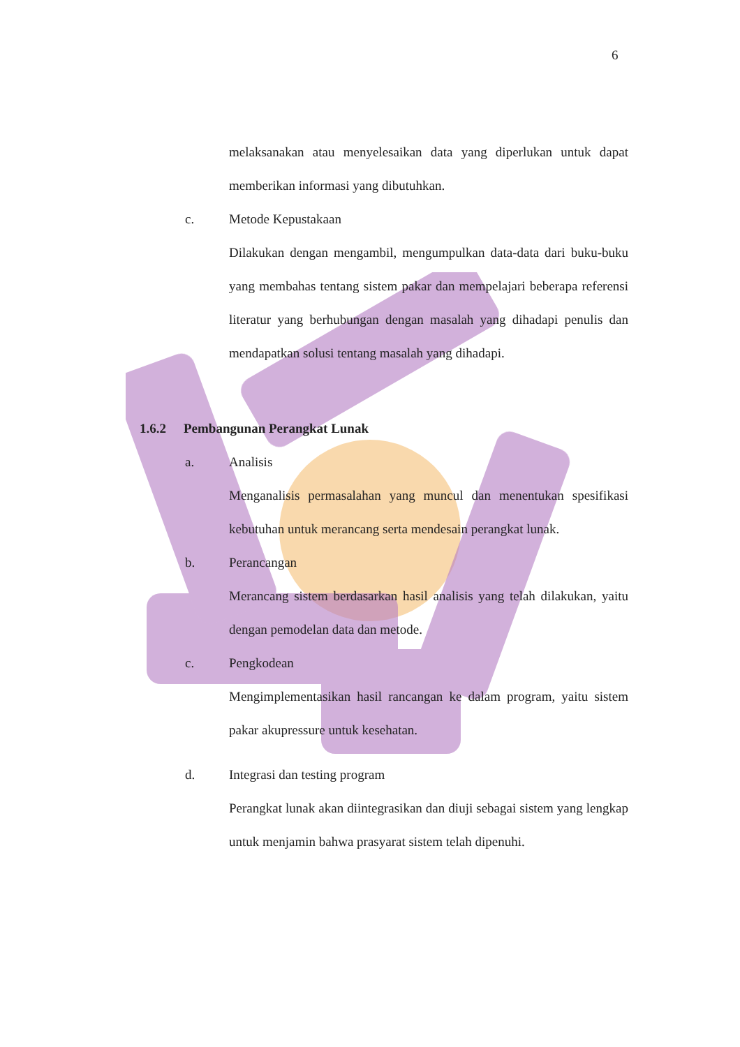6
melaksanakan atau menyelesaikan data yang diperlukan untuk dapat memberikan informasi yang dibutuhkan.
c. Metode Kepustakaan
Dilakukan dengan mengambil, mengumpulkan data-data dari buku-buku yang membahas tentang sistem pakar dan mempelajari beberapa referensi literatur yang berhubungan dengan masalah yang dihadapi penulis dan mendapatkan solusi tentang masalah yang dihadapi.
1.6.2 Pembangunan Perangkat Lunak
a. Analisis
Menganalisis permasalahan yang muncul dan menentukan spesifikasi kebutuhan untuk merancang serta mendesain perangkat lunak.
b. Perancangan
Merancang sistem berdasarkan hasil analisis yang telah dilakukan, yaitu dengan pemodelan data dan metode.
c. Pengkodean
Mengimplementasikan hasil rancangan ke dalam program, yaitu sistem pakar akupressure untuk kesehatan.
d. Integrasi dan testing program
Perangkat lunak akan diintegrasikan dan diuji sebagai sistem yang lengkap untuk menjamin bahwa prasyarat sistem telah dipenuhi.